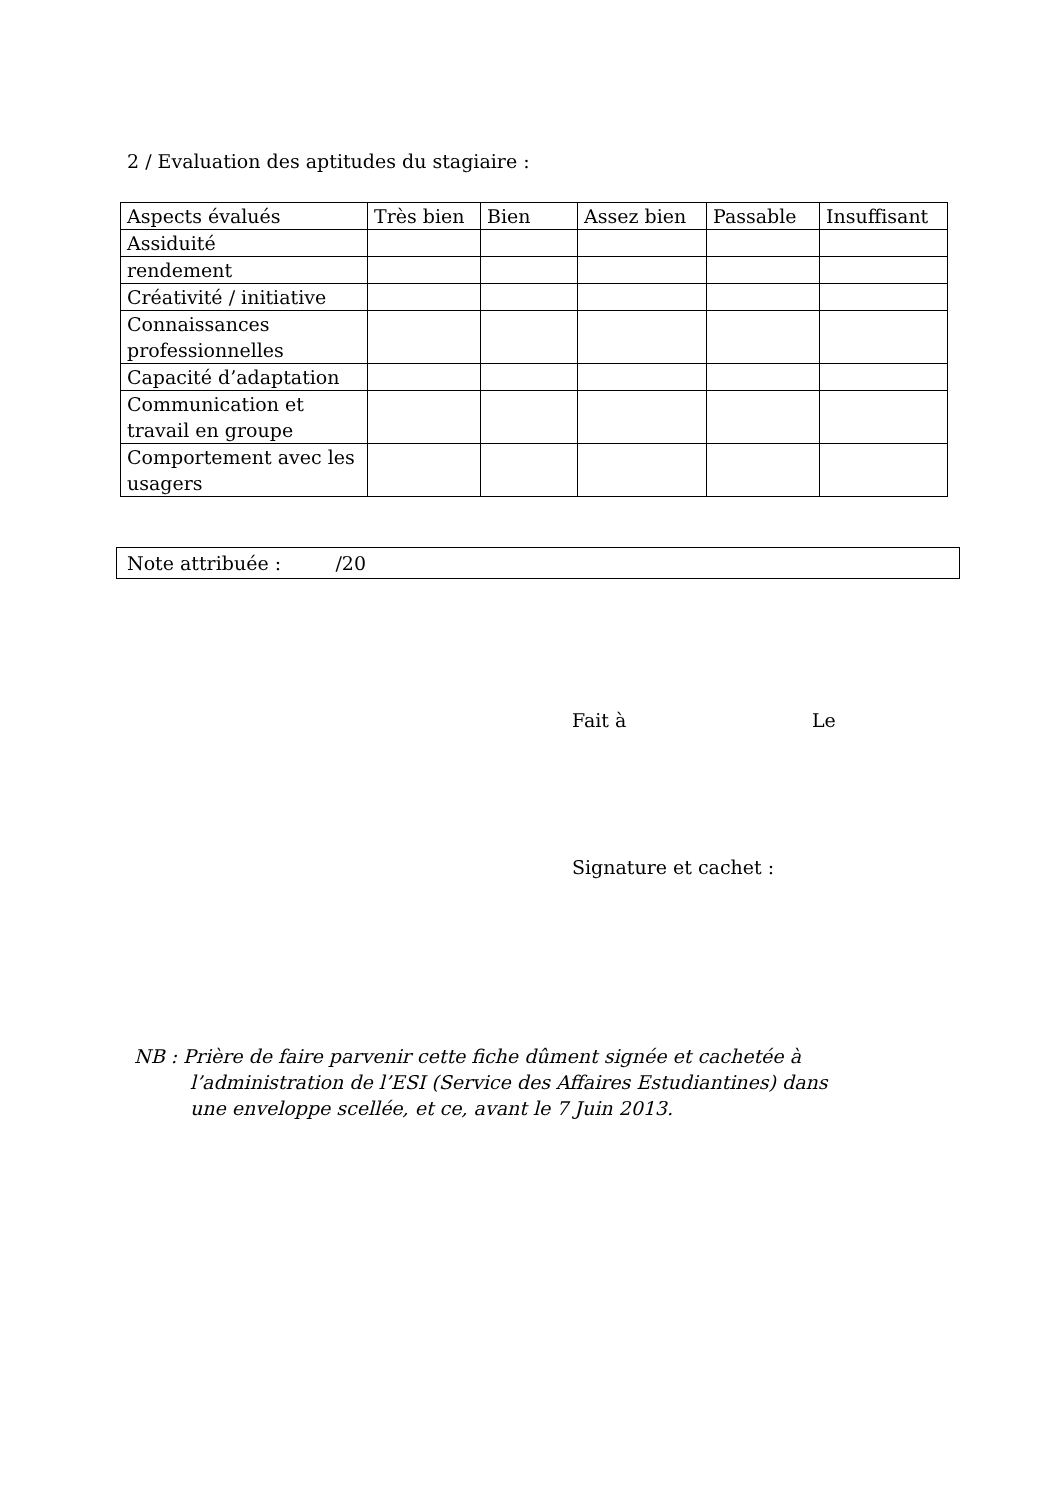2 / Evaluation des aptitudes du stagiaire :
| Aspects évalués | Très bien | Bien | Assez bien | Passable | Insuffisant |
| Assiduité | | | | | |
| rendement | | | | | |
| Créativité / initiative | | | | | |
| Connaissances professionnelles | | | | | |
| Capacité d’adaptation | | | | | |
| Communication et travail en groupe | | | | | |
| Comportement avec les usagers | | | | | |
Note attribuée : /20
Fait à Le
Signature et cachet :
NB : Prière de faire parvenir cette fiche dûment signée et cachetée à
l’administration de l’ESI (Service des Affaires Estudiantines) dans
une enveloppe scellée, et ce, avant le 7 Juin 2013.